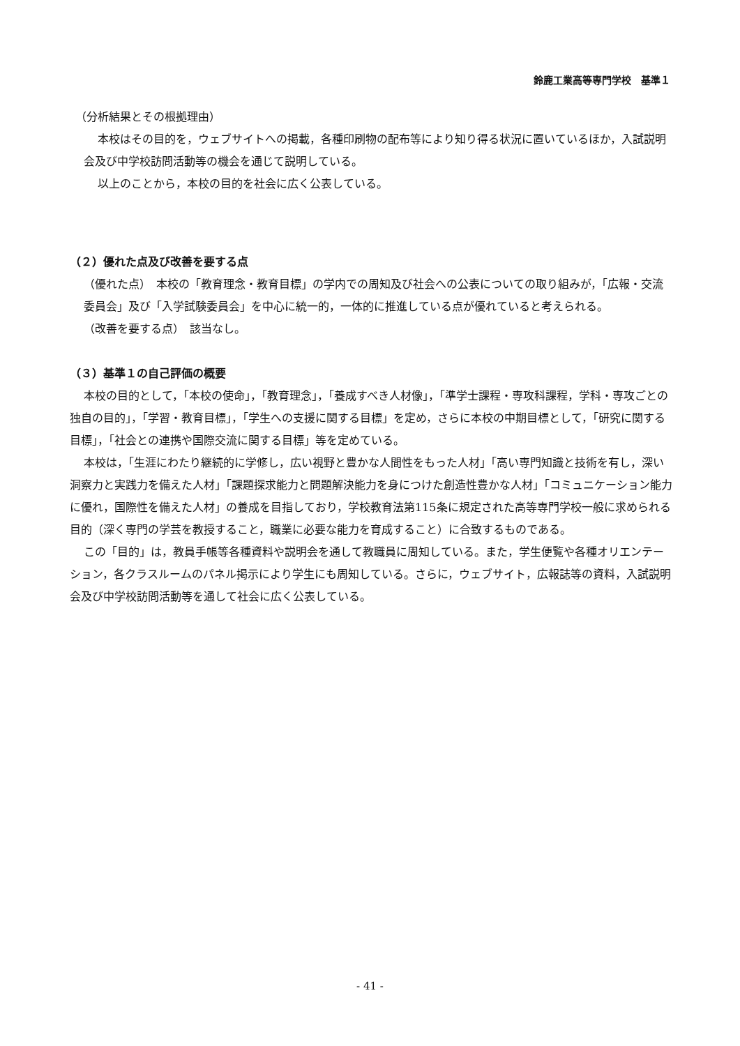鈴鹿工業高等専門学校　基準１
（分析結果とその根拠理由）
本校はその目的を，ウェブサイトへの掲載，各種印刷物の配布等により知り得る状況に置いているほか，入試説明会及び中学校訪問活動等の機会を通じて説明している。
以上のことから，本校の目的を社会に広く公表している。
（２）優れた点及び改善を要する点
（優れた点）　本校の「教育理念・教育目標」の学内での周知及び社会への公表についての取り組みが，「広報・交流委員会」及び「入学試験委員会」を中心に統一的，一体的に推進している点が優れていると考えられる。
（改善を要する点）　該当なし。
（３）基準１の自己評価の概要
本校の目的として，「本校の使命」，「教育理念」，「養成すべき人材像」，「準学士課程・専攻科課程，学科・専攻ごとの独自の目的」，「学習・教育目標」，「学生への支援に関する目標」を定め，さらに本校の中期目標として，「研究に関する目標」，「社会との連携や国際交流に関する目標」等を定めている。
本校は，「生涯にわたり継続的に学修し，広い視野と豊かな人間性をもった人材」「高い専門知識と技術を有し，深い洞察力と実践力を備えた人材」「課題探求能力と問題解決能力を身につけた創造性豊かな人材」「コミュニケーション能力に優れ，国際性を備えた人材」の養成を目指しており，学校教育法第115条に規定された高等専門学校一般に求められる目的（深く専門の学芸を教授すること，職業に必要な能力を育成すること）に合致するものである。
この「目的」は，教員手帳等各種資料や説明会を通して教職員に周知している。また，学生便覧や各種オリエンテーション，各クラスルームのパネル掲示により学生にも周知している。さらに，ウェブサイト，広報誌等の資料，入試説明会及び中学校訪問活動等を通して社会に広く公表している。
- 41 -